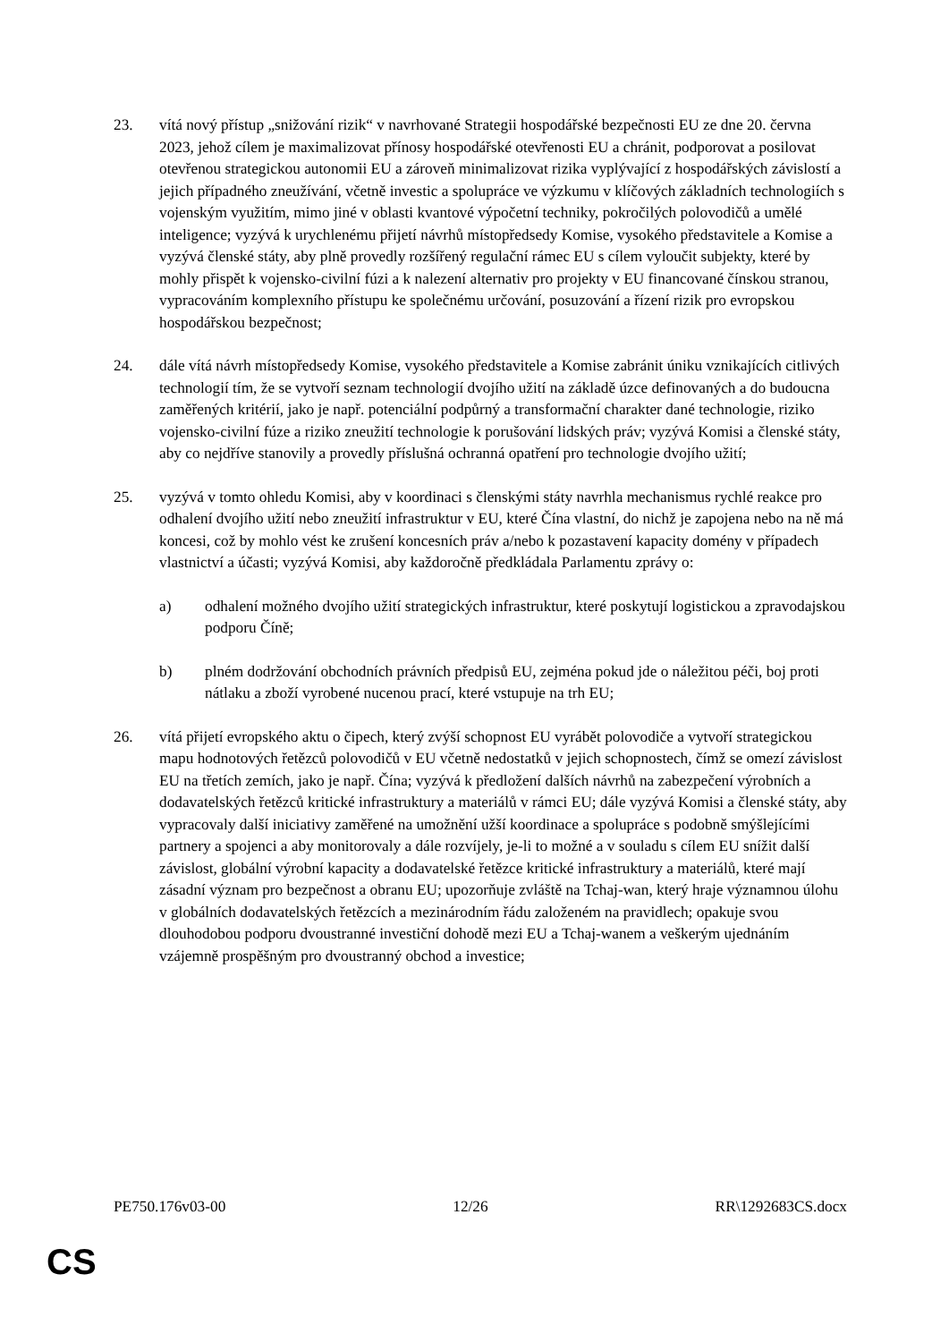23. vítá nový přístup „snižování rizik“ v navrhované Strategii hospodářské bezpečnosti EU ze dne 20. června 2023, jehož cílem je maximalizovat přínosy hospodářské otevřenosti EU a chránit, podporovat a posilovat otevřenou strategickou autonomii EU a zároveň minimalizovat rizika vyplývající z hospodářských závislostí a jejich případného zneužívání, včetně investic a spolupráce ve výzkumu v klíčových základních technologiích s vojenským využitím, mimo jiné v oblasti kvantové výpočetní techniky, pokročilých polovodičů a umělé inteligence; vyzývá k urychlenému přijetí návrhů místopředsedy Komise, vysokého představitele a Komise a vyzývá členské státy, aby plně provedly rozšířený regulační rámec EU s cílem vyloučit subjekty, které by mohly přispět k vojensko-civilní fúzi a k nalezení alternativ pro projekty v EU financované čínskou stranou, vypracováním komplexního přístupu ke společnému určování, posuzování a řízení rizik pro evropskou hospodářskou bezpečnost;
24. dále vítá návrh místopředsedy Komise, vysokého představitele a Komise zabránit úniku vznikajících citlivých technologií tím, že se vytvoří seznam technologií dvojího užití na základě úzce definovaných a do budoucna zaměřených kritérií, jako je např. potenciální podpůrný a transformační charakter dané technologie, riziko vojensko-civilní fúze a riziko zneužití technologie k porušování lidských práv; vyzývá Komisi a členské státy, aby co nejdříve stanovily a provedly příslušná ochranná opatření pro technologie dvojího užití;
25. vyzývá v tomto ohledu Komisi, aby v koordinaci s členskými státy navrhla mechanismus rychlé reakce pro odhalení dvojího užití nebo zneužití infrastruktur v EU, které Čína vlastní, do nichž je zapojena nebo na ně má koncesi, což by mohlo vést ke zrušení koncesních práv a/nebo k pozastavení kapacity domény v případech vlastnictví a účasti; vyzývá Komisi, aby každoročně předkládala Parlamentu zprávy o:
a) odhalení možného dvojího užití strategických infrastruktur, které poskytují logistickou a zpravodajskou podporu Číně;
b) plném dodržování obchodních právních předpisů EU, zejména pokud jde o náležitou péči, boj proti nátlaku a zboží vyrobené nucenou prací, které vstupuje na trh EU;
26. vítá přijetí evropského aktu o čipech, který zvýší schopnost EU vyrábět polovodiče a vytvoří strategickou mapu hodnotových řetězců polovodičů v EU včetně nedostatků v jejich schopnostech, čímž se omezí závislost EU na třetích zemích, jako je např. Čína; vyzývá k předložení dalších návrhů na zabezpečení výrobních a dodavatelských řetězců kritické infrastruktury a materiálů v rámci EU; dále vyzývá Komisi a členské státy, aby vypracovaly další iniciativy zaměřené na umožnění užší koordinace a spolupráce s podobně smýšlejícími partnery a spojenci a aby monitorovaly a dále rozvíjely, je-li to možné a v souladu s cílem EU snížit další závislost, globální výrobní kapacity a dodavatelské řetězce kritické infrastruktury a materiálů, které mají zásadní význam pro bezpečnost a obranu EU; upozorňuje zvláště na Tchaj-wan, který hraje významnou úlohu v globálních dodavatelských řetězcích a mezinárodním řádu založeném na pravidlech; opakuje svou dlouhodobou podporu dvoustranné investiční dohodě mezi EU a Tchaj-wanem a veškerým ujednáním vzájemně prospěšným pro dvoustranný obchod a investice;
PE750.176v03-00 12/26 RR\1292683CS.docx
CS